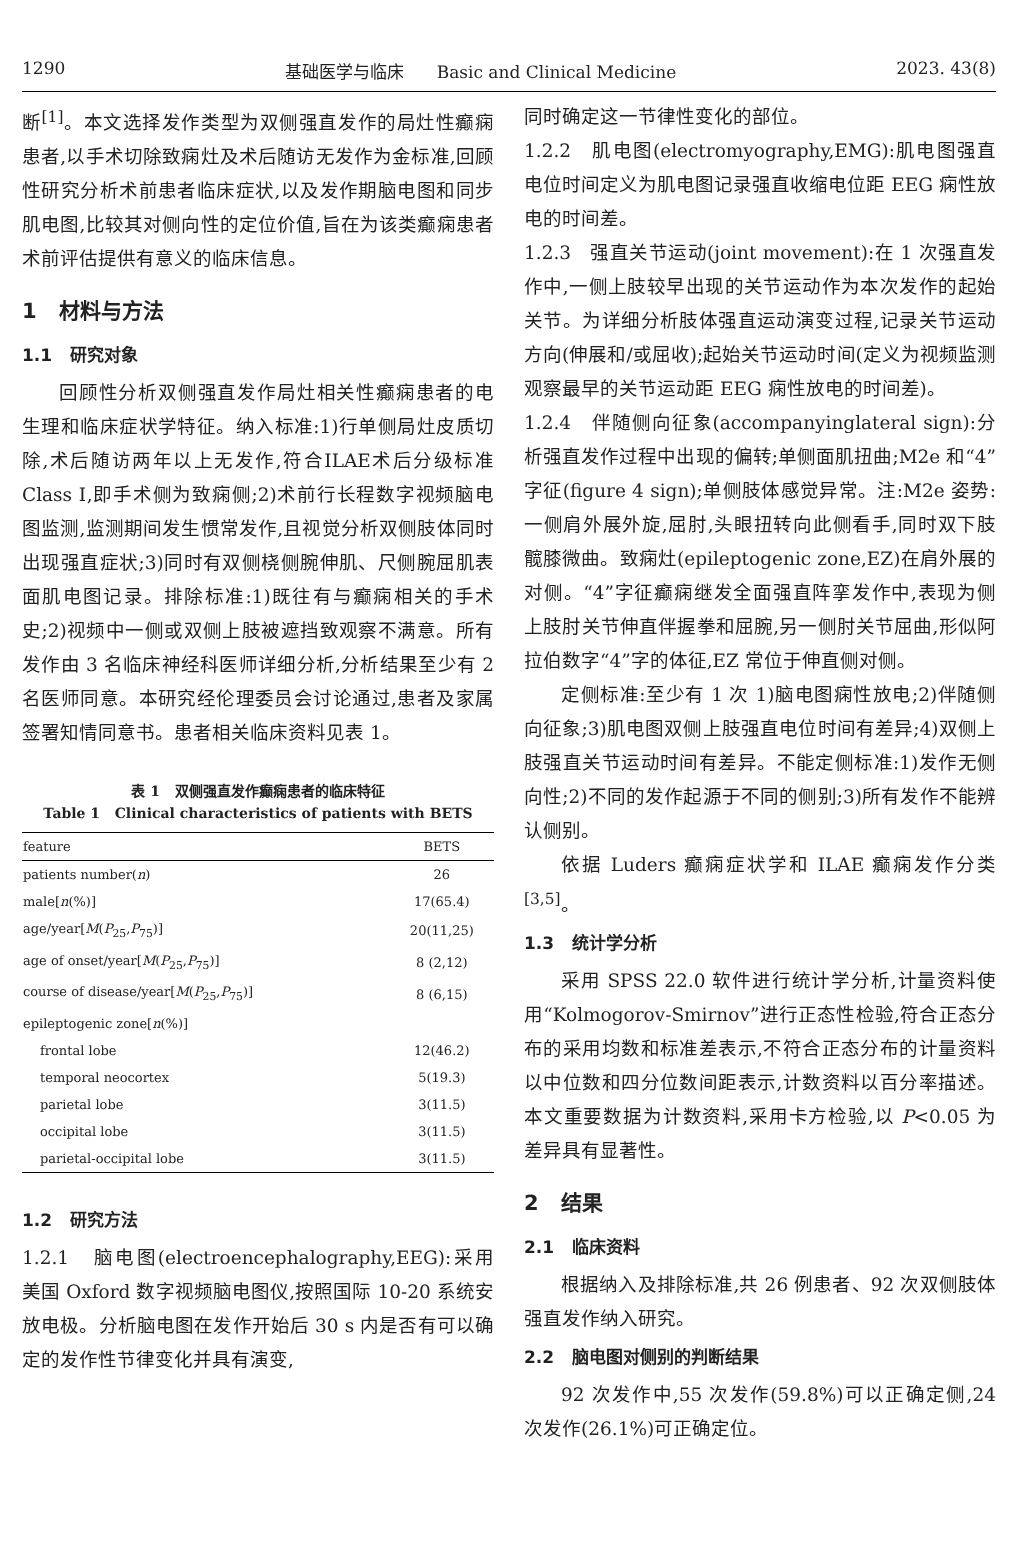1290 基础医学与临床 Basic and Clinical Medicine 2023. 43(8)
断<sup>[1]</sup>。本文选择发作类型为双侧强直发作的局灶性癫痫患者,以手术切除致痫灶及术后随访无发作为金标准,回顾性研究分析术前患者临床症状,以及发作期脑电图和同步肌电图,比较其对侧向性的定位价值,旨在为该类癫痫患者术前评估提供有意义的临床信息。
1 材料与方法
1.1 研究对象
回顾性分析双侧强直发作局灶相关性癫痫患者的电生理和临床症状学特征。纳入标准:1)行单侧局灶皮质切除,术后随访两年以上无发作,符合ILAE术后分级标准 Class Ⅰ,即手术侧为致痫侧;2)术前行长程数字视频脑电图监测,监测期间发生惯常发作,且视觉分析双侧肢体同时出现强直症状;3)同时有双侧桡侧腕伸肌、尺侧腕屈肌表面肌电图记录。排除标准:1)既往有与癫痫相关的手术史;2)视频中一侧或双侧上肢被遮挡致观察不满意。所有发作由 3 名临床神经科医师详细分析,分析结果至少有 2 名医师同意。本研究经伦理委员会讨论通过,患者及家属签署知情同意书。患者相关临床资料见表 1。
表 1 双侧强直发作癫痫患者的临床特征
Table 1 Clinical characteristics of patients with BETS
| feature | BETS |
| --- | --- |
| patients number( n ) | 26 |
| male[ n (%)] | 17(65.4) |
| age/year[ M ( P<sub>25</sub>, P<sub>75</sub>)] | 20(11,25) |
| age of onset/year[ M ( P<sub>25</sub>, P<sub>75</sub>)] | 8 (2,12) |
| course of disease/year[ M ( P<sub>25</sub>, P<sub>75</sub>)] | 8 (6,15) |
| epileptogenic zone[ n (%)] | |
| frontal lobe | 12(46.2) |
| temporal neocortex | 5(19.3) |
| parietal lobe | 3(11.5) |
| occipital lobe | 3(11.5) |
| parietal-occipital lobe | 3(11.5) |
1.2 研究方法
1.2.1 脑电图(electroencephalography,EEG):采用美国 Oxford 数字视频脑电图仪,按照国际 10-20 系统安放电极。分析脑电图在发作开始后 30 s 内是否有可以确定的发作性节律变化并具有演变,
同时确定这一节律性变化的部位。
1.2.2 肌电图(electromyography,EMG):肌电图强直电位时间定义为肌电图记录强直收缩电位距 EEG 痫性放电的时间差。
1.2.3 强直关节运动(joint movement):在 1 次强直发作中,一侧上肢较早出现的关节运动作为本次发作的起始关节。为详细分析肢体强直运动演变过程,记录关节运动方向(伸展和/或屈收);起始关节运动时间(定义为视频监测观察最早的关节运动距 EEG 痫性放电的时间差)。
1.2.4 伴随侧向征象(accompanyinglateral sign):分析强直发作过程中出现的偏转;单侧面肌扭曲;M2e 和“4”字征(figure 4 sign);单侧肢体感觉异常。注:M2e 姿势:一侧肩外展外旋,屈肘,头眼扭转向此侧看手,同时双下肢髋膝微曲。致痫灶(epileptogenic zone,EZ)在肩外展的对侧。“4”字征癫痫继发全面强直阵挛发作中,表现为侧上肢肘关节伸直伴握拳和屈腕,另一侧肘关节屈曲,形似阿拉伯数字“4”字的体征,EZ 常位于伸直侧对侧。
定侧标准:至少有 1 次 1)脑电图痫性放电;2)伴随侧向征象;3)肌电图双侧上肢强直电位时间有差异;4)双侧上肢强直关节运动时间有差异。不能定侧标准:1)发作无侧向性;2)不同的发作起源于不同的侧别;3)所有发作不能辨认侧别。
依据 Luders 癫痫症状学和 ILAE 癫痫发作分类<sup>[3,5]</sup>。
1.3 统计学分析
采用 SPSS 22.0 软件进行统计学分析,计量资料使用“Kolmogorov-Smirnov”进行正态性检验,符合正态分布的采用均数和标准差表示,不符合正态分布的计量资料以中位数和四分位数间距表示,计数资料以百分率描述。本文重要数据为计数资料,采用卡方检验,以 P<0.05 为差异具有显著性。
2 结果
2.1 临床资料
根据纳入及排除标准,共 26 例患者、92 次双侧肢体强直发作纳入研究。
2.2 脑电图对侧别的判断结果
92 次发作中,55 次发作(59.8%)可以正确定侧,24 次发作(26.1%)可正确定位。